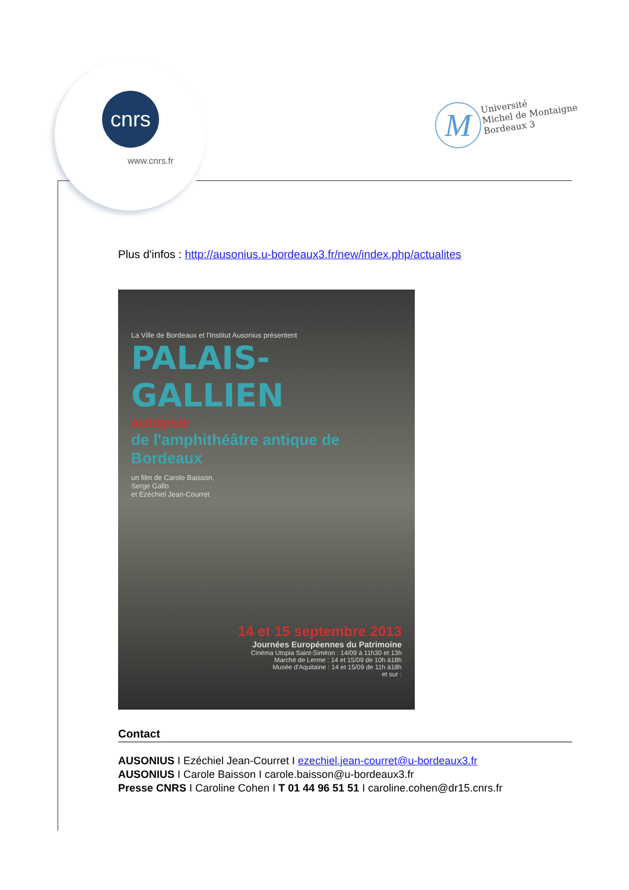cnrs
www.cnrs.fr
M
Université
Michel de Montaigne
Bordeaux 3
Plus d'infos : http://ausonius.u-bordeaux3.fr/new/index.php/actualites
La Ville de Bordeaux et l'Institut Ausonius présentent
PALAIS-GALLIEN
autopsie
de l'amphithéâtre antique de Bordeaux
un film de Carole Baisson,
Serge Gallo
et Ezéchiel Jean-Courret
14 et 15 septembre 2013
Journées Européennes du Patrimoine
Cinéma Utopia Saint-Siméon : 14/09 à 11h30 et 13h
Marché de Lerme : 14 et 15/09 de 10h à18h
Musée d'Aquitaine : 14 et 15/09 de 11h à18h
et sur :
Contact
AUSONIUS I Ezéchiel Jean-Courret I ezechiel.jean-courret@u-bordeaux3.fr
AUSONIUS I Carole Baisson I carole.baisson@u-bordeaux3.fr
Presse CNRS I Caroline Cohen I T 01 44 96 51 51 I caroline.cohen@dr15.cnrs.fr